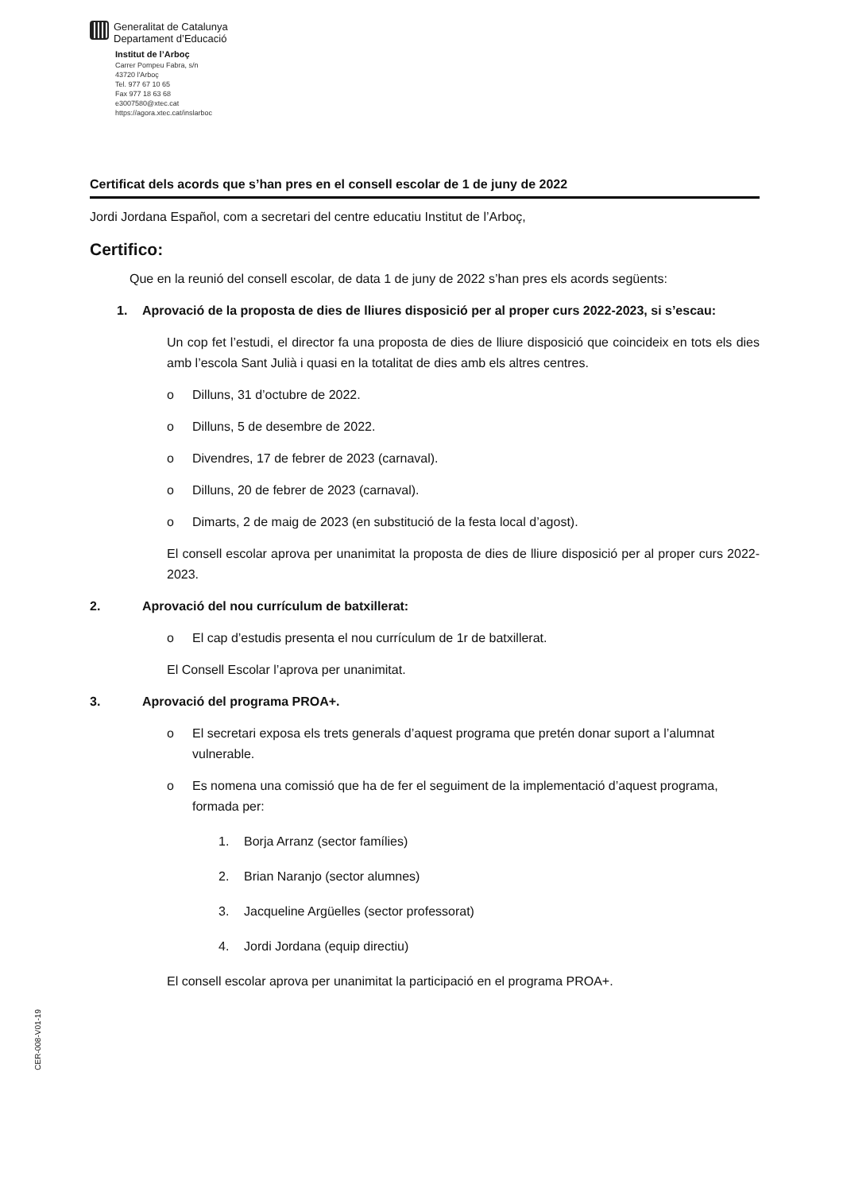Generalitat de Catalunya
Departament d’Educació
Institut de l’Arboç
Carrer Pompeu Fabra, s/n
43720 l'Arboç
Tel. 977 67 10 65
Fax 977 18 63 68
e3007580@xtec.cat
https://agora.xtec.cat/inslarboc
Certificat dels acords que s’han pres en el consell escolar de 1 de juny de 2022
Jordi Jordana Español, com a secretari del centre educatiu Institut de l’Arboç,
Certifico:
Que en la reunió del consell escolar, de data 1 de juny de 2022 s’han pres els acords següents:
1. Aprovació de la proposta de dies de lliures disposició per al proper curs 2022-2023, si s’escau:
Un cop fet l’estudi, el director fa una proposta de dies de lliure disposició que coincideix en tots els dies amb l’escola Sant Julià i quasi en la totalitat de dies amb els altres centres.
o Dilluns, 31 d’octubre de 2022.
o Dilluns, 5 de desembre de 2022.
o Divendres, 17 de febrer de 2023 (carnaval).
o Dilluns, 20 de febrer de 2023 (carnaval).
o Dimarts, 2 de maig de 2023 (en substitució de la festa local d’agost).
El consell escolar aprova per unanimitat la proposta de dies de lliure disposició per al proper curs 2022-2023.
2. Aprovació del nou currículum de batxillerat:
o El cap d’estudis presenta el nou currículum de 1r de batxillerat.
El Consell Escolar l’aprova per unanimitat.
3. Aprovació del programa PROA+.
o El secretari exposa els trets generals d’aquest programa que pretén donar suport a l’alumnat vulnerable.
o Es nomena una comissió que ha de fer el seguiment de la implementació d’aquest programa, formada per:
1. Borja Arranz (sector famílies)
2. Brian Naranjo (sector alumnes)
3. Jacqueline Argüelles (sector professorat)
4. Jordi Jordana (equip directiu)
El consell escolar aprova per unanimitat la participació en el programa PROA+.
CER-008-V01-19